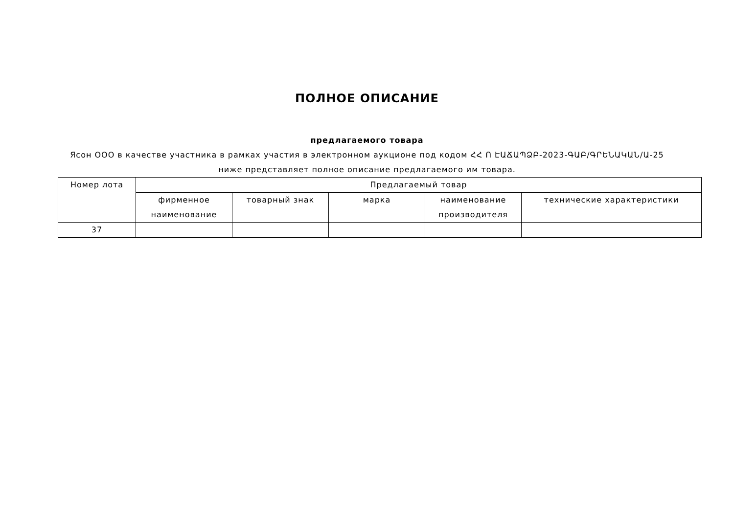ПОЛНОЕ ОПИСАНИЕ
предлагаемого товара
Ясон ООО в качестве участника в рамках участия в электронном аукционе под кодом ՀՀ Ո ԷԱՃԱՊՁԲ-2023-ԳԱԲ/ԳՐԵՆԱԿԱՆ/Ա-25 ниже представляет полное описание предлагаемого им товара.
| Номер лота | Предлагаемый товар | | | | |
| --- | --- | --- | --- | --- | --- |
| | фирменное наименование | товарный знак | марка | наименование производителя | технические характеристики |
| 37 | | | | | |